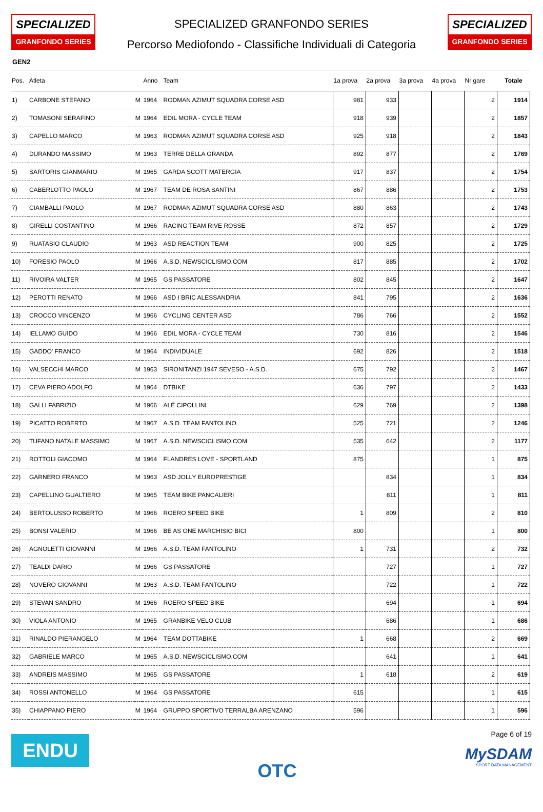SPECIALIZED
GRANFONDO SERIES
SPECIALIZED GRANFONDO SERIES
Percorso Mediofondo - Classifiche Individuali di Categoria
SPECIALIZED
GRANFONDO SERIES
GEN2
| Pos. | Atleta | | Anno | Team | 1a prova | 2a prova | 3a prova | 4a prova | Nr gare | Totale |
| --- | --- | --- | --- | --- | --- | --- | --- | --- | --- | --- |
| 1) | CARBONE STEFANO | M | 1964 | RODMAN AZIMUT SQUADRA CORSE ASD | 981 | 933 | | | 2 | 1914 |
| 2) | TOMASONI SERAFINO | M | 1964 | EDIL MORA - CYCLE TEAM | 918 | 939 | | | 2 | 1857 |
| 3) | CAPELLO MARCO | M | 1963 | RODMAN AZIMUT SQUADRA CORSE ASD | 925 | 918 | | | 2 | 1843 |
| 4) | DURANDO MASSIMO | M | 1963 | TERRE DELLA GRANDA | 892 | 877 | | | 2 | 1769 |
| 5) | SARTORIS GIANMARIO | M | 1965 | GARDA SCOTT MATERGIA | 917 | 837 | | | 2 | 1754 |
| 6) | CABERLOTTO PAOLO | M | 1967 | TEAM DE ROSA SANTINI | 867 | 886 | | | 2 | 1753 |
| 7) | CIAMBALLI PAOLO | M | 1967 | RODMAN AZIMUT SQUADRA CORSE ASD | 880 | 863 | | | 2 | 1743 |
| 8) | GIRELLI COSTANTINO | M | 1966 | RACING TEAM RIVE ROSSE | 872 | 857 | | | 2 | 1729 |
| 9) | RUATASIO CLAUDIO | M | 1963 | ASD REACTION TEAM | 900 | 825 | | | 2 | 1725 |
| 10) | FORESIO PAOLO | M | 1966 | A.S.D. NEWSCICLISMO.COM | 817 | 885 | | | 2 | 1702 |
| 11) | RIVOIRA VALTER | M | 1965 | GS PASSATORE | 802 | 845 | | | 2 | 1647 |
| 12) | PEROTTI RENATO | M | 1966 | ASD I BRIC ALESSANDRIA | 841 | 795 | | | 2 | 1636 |
| 13) | CROCCO VINCENZO | M | 1966 | CYCLING CENTER ASD | 786 | 766 | | | 2 | 1552 |
| 14) | IELLAMO GUIDO | M | 1966 | EDIL MORA - CYCLE TEAM | 730 | 816 | | | 2 | 1546 |
| 15) | GADDO' FRANCO | M | 1964 | INDIVIDUALE | 692 | 826 | | | 2 | 1518 |
| 16) | VALSECCHI MARCO | M | 1963 | SIRONITANZI 1947 SEVESO - A.S.D. | 675 | 792 | | | 2 | 1467 |
| 17) | CEVA PIERO ADOLFO | M | 1964 | DTBIKE | 636 | 797 | | | 2 | 1433 |
| 18) | GALLI FABRIZIO | M | 1966 | ALÉ CIPOLLINI | 629 | 769 | | | 2 | 1398 |
| 19) | PICATTO ROBERTO | M | 1967 | A.S.D. TEAM FANTOLINO | 525 | 721 | | | 2 | 1246 |
| 20) | TUFANO NATALE MASSIMO | M | 1967 | A.S.D. NEWSCICLISMO.COM | 535 | 642 | | | 2 | 1177 |
| 21) | ROTTOLI GIACOMO | M | 1964 | FLANDRES LOVE - SPORTLAND | 875 | | | | 1 | 875 |
| 22) | GARNERO FRANCO | M | 1963 | ASD JOLLY EUROPRESTIGE | | 834 | | | 1 | 834 |
| 23) | CAPELLINO GUALTIERO | M | 1965 | TEAM BIKE PANCALIERI | | 811 | | | 1 | 811 |
| 24) | BERTOLUSSO ROBERTO | M | 1966 | ROERO SPEED BIKE | 1 | 809 | | | 2 | 810 |
| 25) | BONSI VALERIO | M | 1966 | BE AS ONE MARCHISIO BICI | 800 | | | | 1 | 800 |
| 26) | AGNOLETTI GIOVANNI | M | 1966 | A.S.D. TEAM FANTOLINO | 1 | 731 | | | 2 | 732 |
| 27) | TEALDI DARIO | M | 1966 | GS PASSATORE | | 727 | | | 1 | 727 |
| 28) | NOVERO GIOVANNI | M | 1963 | A.S.D. TEAM FANTOLINO | | 722 | | | 1 | 722 |
| 29) | STEVAN SANDRO | M | 1966 | ROERO SPEED BIKE | | 694 | | | 1 | 694 |
| 30) | VIOLA ANTONIO | M | 1965 | GRANBIKE VELO CLUB | | 686 | | | 1 | 686 |
| 31) | RINALDO PIERANGELO | M | 1964 | TEAM DOTTABIKE | 1 | 668 | | | 2 | 669 |
| 32) | GABRIELE MARCO | M | 1965 | A.S.D. NEWSCICLISMO.COM | | 641 | | | 1 | 641 |
| 33) | ANDREIS MASSIMO | M | 1965 | GS PASSATORE | 1 | 618 | | | 2 | 619 |
| 34) | ROSSI ANTONELLO | M | 1964 | GS PASSATORE | 615 | | | | 1 | 615 |
| 35) | CHIAPPANO PIERO | M | 1964 | GRUPPO SPORTIVO TERRALBA ARENZANO | 596 | | | | 1 | 596 |
ENDU
OTC
Page 6 of 19
MySDAM
SPORT DATA MANAGEMENT